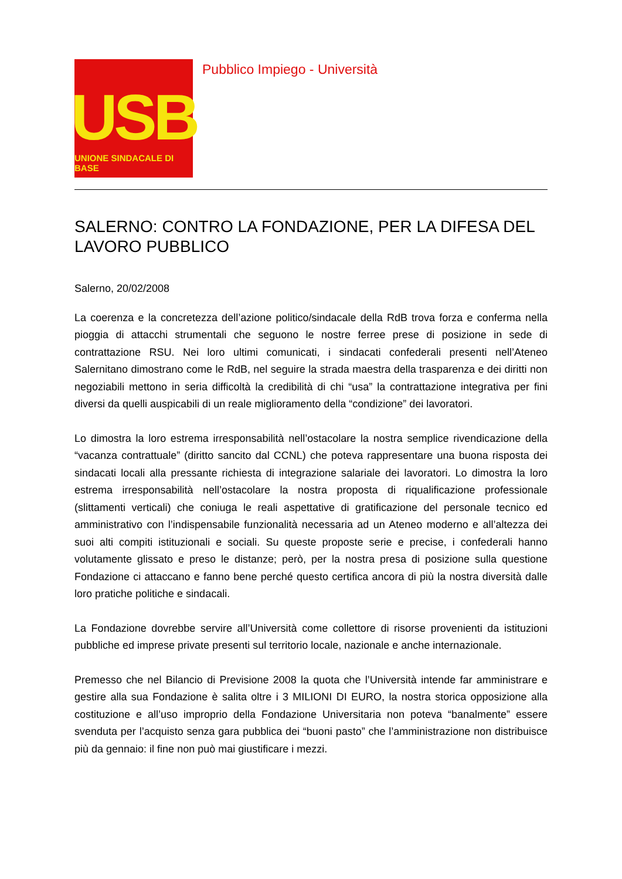USB
UNIONE SINDACALE DI BASE
Pubblico Impiego - Università
SALERNO: CONTRO LA FONDAZIONE, PER LA DIFESA DEL LAVORO PUBBLICO
Salerno, 20/02/2008
La coerenza e la concretezza dell’azione politico/sindacale della RdB trova forza e conferma nella pioggia di attacchi strumentali che seguono le nostre ferree prese di posizione in sede di contrattazione RSU. Nei loro ultimi comunicati, i sindacati confederali presenti nell’Ateneo Salernitano dimostrano come le RdB, nel seguire la strada maestra della trasparenza e dei diritti non negoziabili mettono in seria difficoltà la credibilità di chi “usa” la contrattazione integrativa per fini diversi da quelli auspicabili di un reale miglioramento della “condizione” dei lavoratori.
Lo dimostra la loro estrema irresponsabilità nell’ostacolare la nostra semplice rivendicazione della “vacanza contrattuale” (diritto sancito dal CCNL) che poteva rappresentare una buona risposta dei sindacati locali alla pressante richiesta di integrazione salariale dei lavoratori. Lo dimostra la loro estrema irresponsabilità nell’ostacolare la nostra proposta di riqualificazione professionale (slittamenti verticali) che coniuga le reali aspettative di gratificazione del personale tecnico ed amministrativo con l’indispensabile funzionalità necessaria ad un Ateneo moderno e all’altezza dei suoi alti compiti istituzionali e sociali. Su queste proposte serie e precise, i confederali hanno volutamente glissato e preso le distanze; però, per la nostra presa di posizione sulla questione Fondazione ci attaccano e fanno bene perché questo certifica ancora di più la nostra diversità dalle loro pratiche politiche e sindacali.
La Fondazione dovrebbe servire all’Università come collettore di risorse provenienti da istituzioni pubbliche ed imprese private presenti sul territorio locale, nazionale e anche internazionale.
Premesso che nel Bilancio di Previsione 2008 la quota che l’Università intende far amministrare e gestire alla sua Fondazione è salita oltre i 3 MILIONI DI EURO, la nostra storica opposizione alla costituzione e all’uso improprio della Fondazione Universitaria non poteva “banalmente” essere svenduta per l’acquisto senza gara pubblica dei “buoni pasto” che l’amministrazione non distribuisce più da gennaio: il fine non può mai giustificare i mezzi.